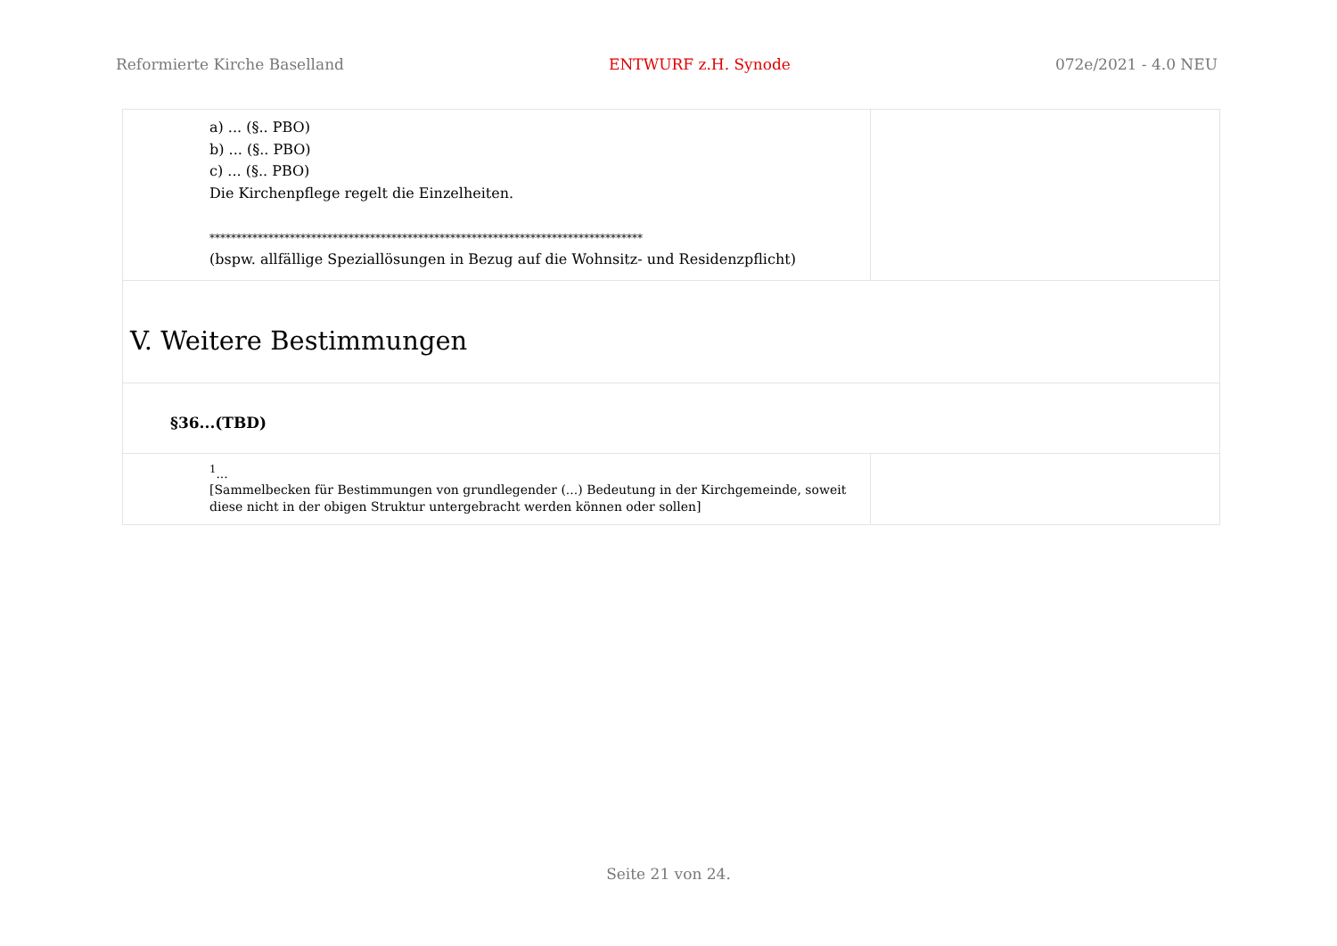Reformierte Kirche Baselland ENTWURF z.H. Synode 072e/2021 - 4.0 NEU
| a) ... (§.. PBO) b) ... (§.. PBO) c) ... (§.. PBO) Die Kirchenpflege regelt die Einzelheiten. ********************************************************************************* (bspw. allfällige Speziallösungen in Bezug auf die Wohnsitz- und Residenzpflicht) | |
| V. Weitere Bestimmungen | |
| §36...(TBD) | |
| <sup>1</sup>... [Sammelbecken für Bestimmungen von grundlegender (...) Bedeutung in der Kirchgemeinde, soweit diese nicht in der obigen Struktur untergebracht werden können oder sollen] | |
Seite 21 von 24.